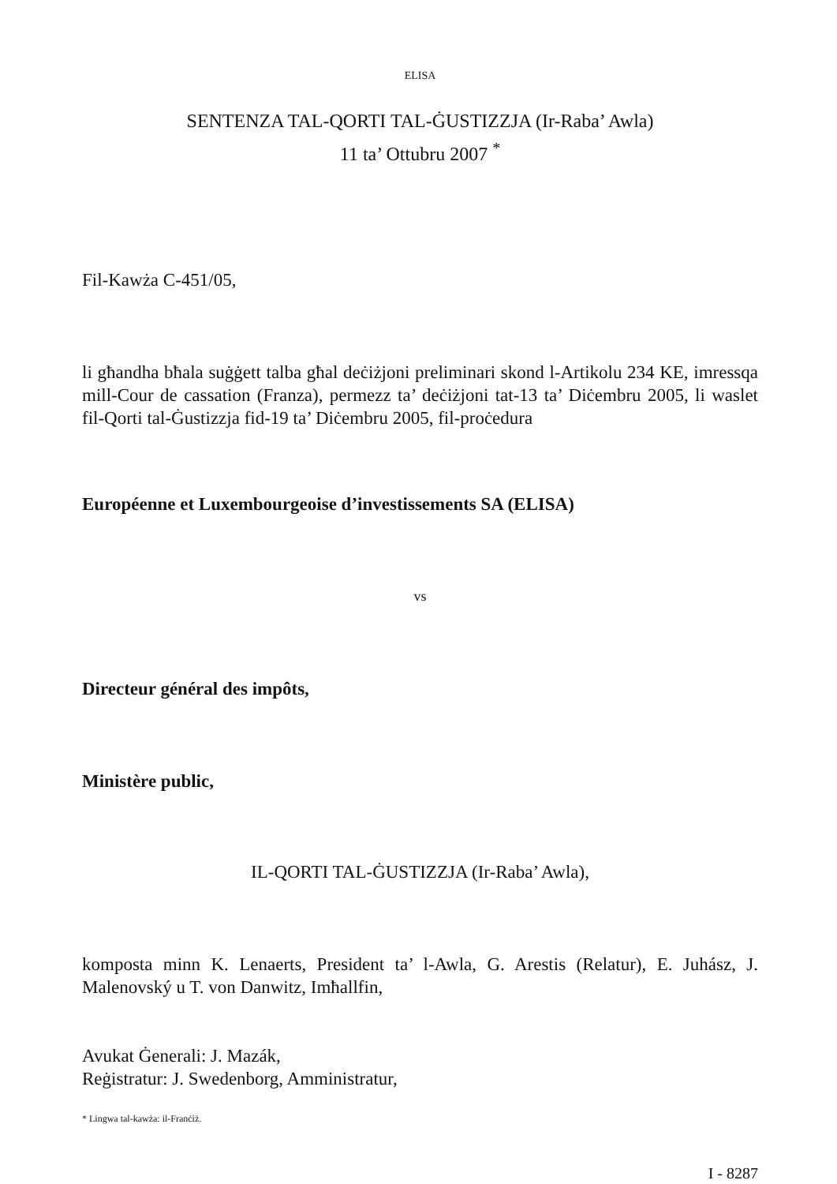ELISA
SENTENZA TAL-QORTI TAL-ĠUSTIZZJA (Ir-Raba’ Awla)
11 ta’ Ottubru 2007 <sup>*</sup>
Fil-Kawża C-451/05,
li għandha bħala suġġett talba għal deċiżjoni preliminari skond l-Artikolu 234 KE, imressqa mill-Cour de cassation (Franza), permezz ta’ deċiżjoni tat-13 ta’ Diċembru 2005, li waslet fil-Qorti tal-Ġustizzja fid-19 ta’ Diċembru 2005, fil-proċedura
Européenne et Luxembourgeoise d’investissements SA (ELISA)
vs
Directeur général des impôts,
Ministère public,
IL-QORTI TAL-ĠUSTIZZJA (Ir-Raba’ Awla),
komposta minn K. Lenaerts, President ta’ l-Awla, G. Arestis (Relatur), E. Juhász, J. Malenovský u T. von Danwitz, Imħallfin,
Avukat Ġenerali: J. Mazák,
Reġistratur: J. Swedenborg, Amministratur,
* Lingwa tal-kawża: il-Franċiż.
I - 8287